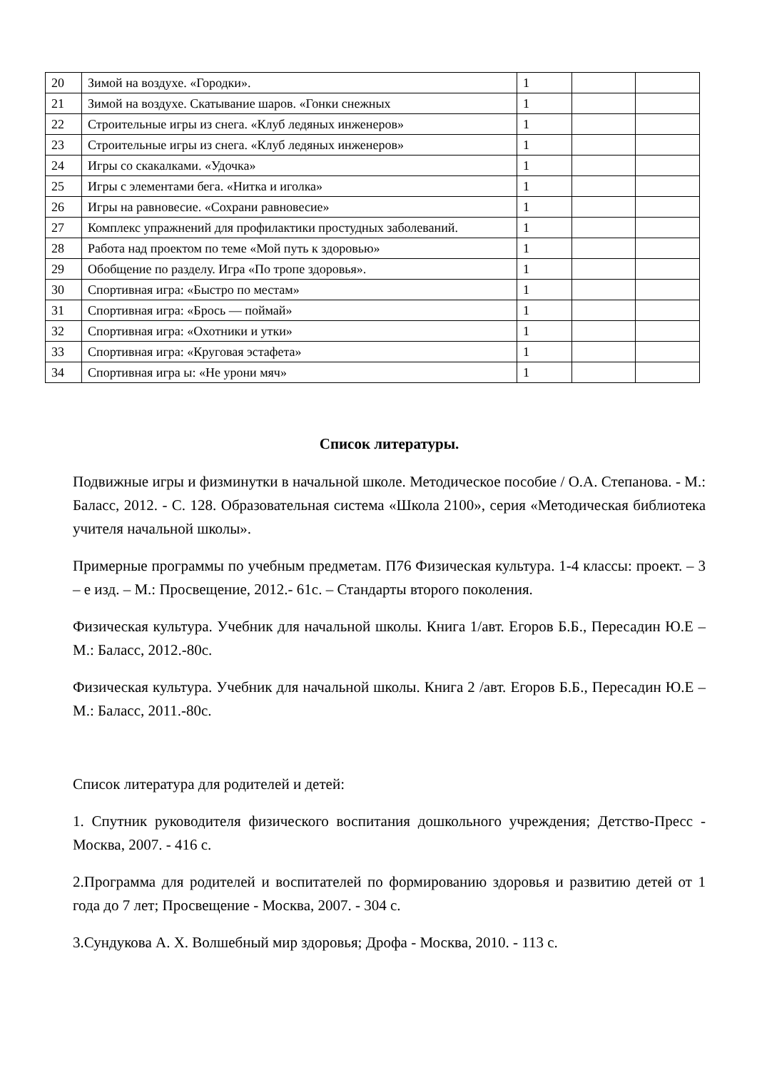| 20 | Зимой на воздухе. «Городки». | 1 | | |
| 21 | Зимой на воздухе. Скатывание шаров. «Гонки снежных | 1 | | |
| 22 | Строительные игры из снега. «Клуб ледяных инженеров» | 1 | | |
| 23 | Строительные игры из снега. «Клуб ледяных инженеров» | 1 | | |
| 24 | Игры со скакалками. «Удочка» | 1 | | |
| 25 | Игры с элементами бега. «Нитка и иголка» | 1 | | |
| 26 | Игры на равновесие. «Сохрани равновесие» | 1 | | |
| 27 | Комплекс упражнений для профилактики простудных заболеваний. | 1 | | |
| 28 | Работа над проектом по теме «Мой путь к здоровью» | 1 | | |
| 29 | Обобщение по разделу. Игра «По тропе здоровья». | 1 | | |
| 30 | Спортивная игра: «Быстро по местам» | 1 | | |
| 31 | Спортивная игра: «Брось — поймай» | 1 | | |
| 32 | Спортивная игра: «Охотники и утки» | 1 | | |
| 33 | Спортивная игра: «Круговая эстафета» | 1 | | |
| 34 | Спортивная игра ы: «Не урони мяч» | 1 | | |
Список литературы.
Подвижные игры и физминутки в начальной школе. Методическое пособие / О.А. Степанова. - М.: Баласс, 2012. - С. 128. Образовательная система «Школа 2100», серия «Методическая библиотека учителя начальной школы».
Примерные программы по учебным предметам. П76 Физическая культура. 1-4 классы: проект. – 3 – е изд. – М.: Просвещение, 2012.- 61с. – Стандарты второго поколения.
Физическая культура. Учебник для начальной школы. Книга 1/авт. Егоров Б.Б., Пересадин Ю.Е – М.: Баласс, 2012.-80с.
Физическая культура. Учебник для начальной школы. Книга 2 /авт. Егоров Б.Б., Пересадин Ю.Е – М.: Баласс, 2011.-80с.
Список литература для родителей и детей:
1. Спутник руководителя физического воспитания дошкольного учреждения; Детство-Пресс - Москва, 2007. - 416 с.
2.Программа для родителей и воспитателей по формированию здоровья и развитию детей от 1 года до 7 лет; Просвещение - Москва, 2007. - 304 с.
3.Сундукова А. Х. Волшебный мир здоровья; Дрофа - Москва, 2010. - 113 с.